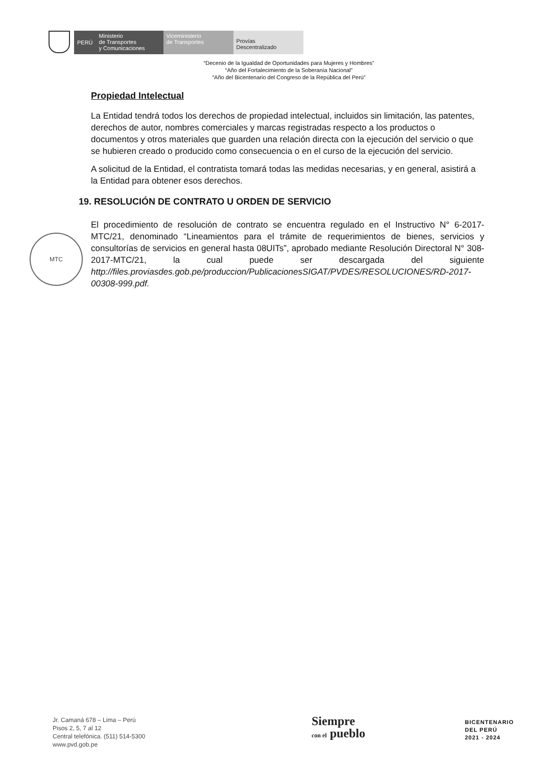PERÚ
Ministerio
de Transportes
y Comunicaciones
Viceministerio
de Transportes
Provías
Descentralizado
“Decenio de la Igualdad de Oportunidades para Mujeres y Hombres”
“Año del Fortalecimiento de la Soberanía Nacional”
“Año del Bicentenario del Congreso de la República del Perú”
MTC
Propiedad Intelectual
La Entidad tendrá todos los derechos de propiedad intelectual, incluidos sin limitación, las patentes, derechos de autor, nombres comerciales y marcas registradas respecto a los productos o documentos y otros materiales que guarden una relación directa con la ejecución del servicio o que se hubieren creado o producido como consecuencia o en el curso de la ejecución del servicio.
A solicitud de la Entidad, el contratista tomará todas las medidas necesarias, y en general, asistirá a la Entidad para obtener esos derechos.
19. RESOLUCIÓN DE CONTRATO U ORDEN DE SERVICIO
El procedimiento de resolución de contrato se encuentra regulado en el Instructivo N° 6-2017-MTC/21, denominado “Lineamientos para el trámite de requerimientos de bienes, servicios y consultorías de servicios en general hasta 08UITs”, aprobado mediante Resolución Directoral N° 308-2017-MTC/21, la cual puede ser descargada del siguiente http://files.proviasdes.gob.pe/produccion/PublicacionesSIGAT/PVDES/RESOLUCIONES/RD-2017-00308-999.pdf.
Jr. Camaná 678 – Lima – Perú
Pisos 2, 5, 7 al 12
Central telefónica. (511) 514-5300
www.pvd.gob.pe
Siempre
con el pueblo
BICENTENARIO
DEL PERÚ
2021 - 2024